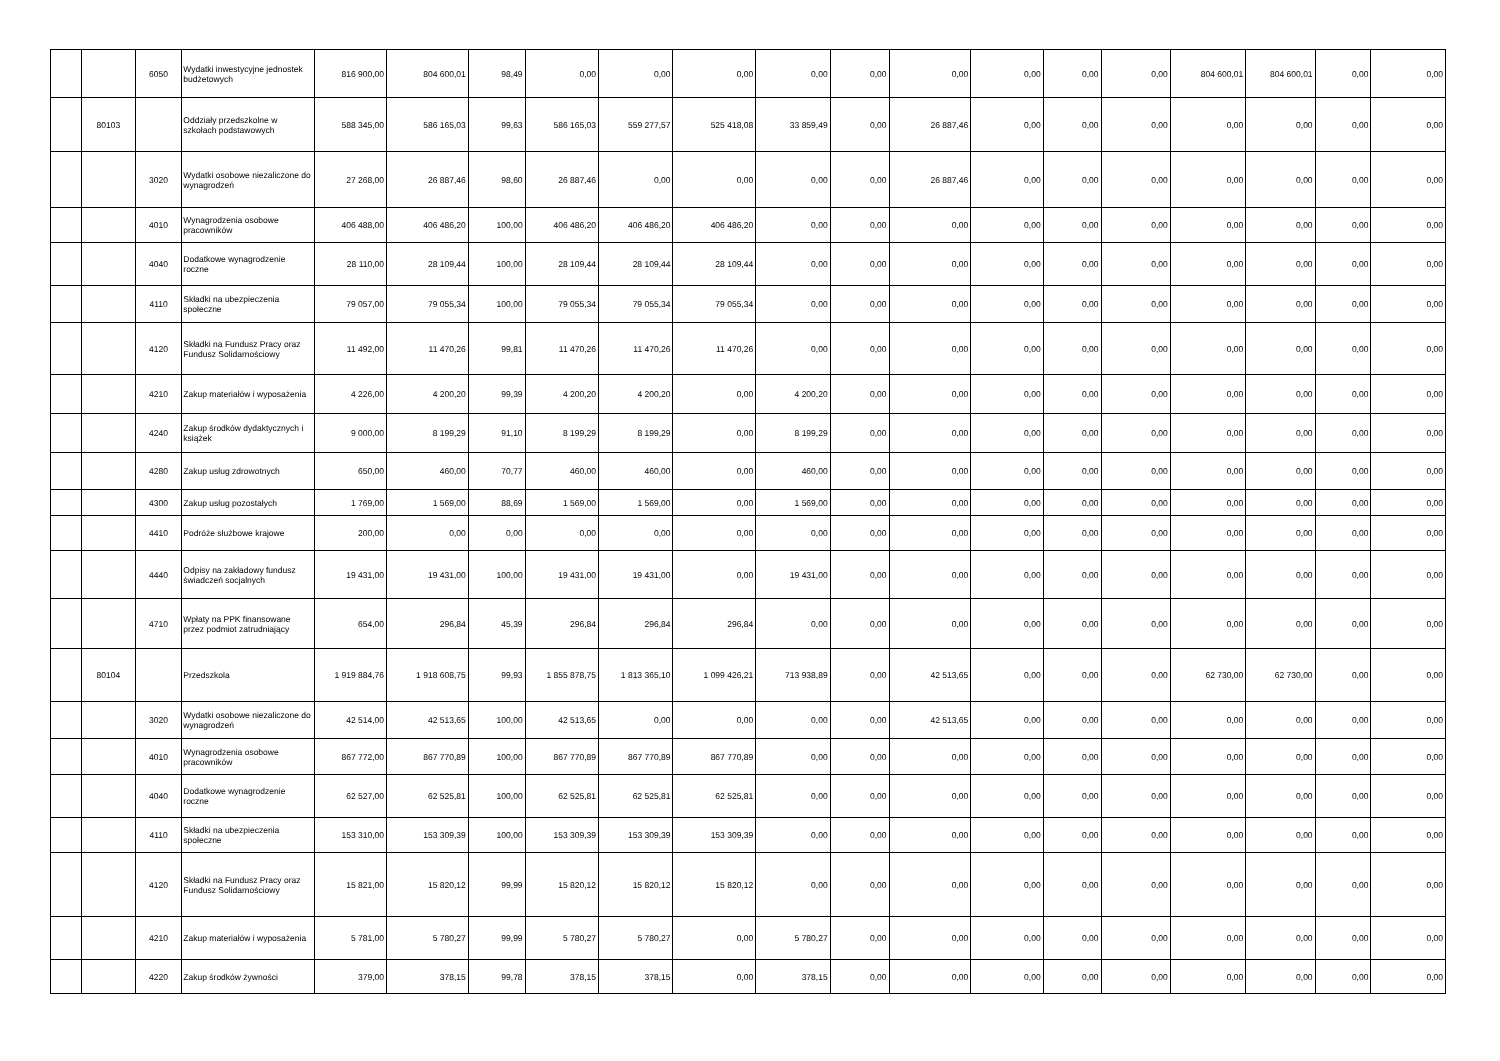| | | 6050 | Wydatki inwestycyjne jednostek budżetowych | 816 900,00 | 804 600,01 | 98,49 | 0,00 | 0,00 | 0,00 | 0,00 | 0,00 | 0,00 | 0,00 | 0,00 | 0,00 | 804 600,01 | 804 600,01 | 0,00 | 0,00 |
| | 80103 | | Oddziały przedszkolne w szkołach podstawowych | 588 345,00 | 586 165,03 | 99,63 | 586 165,03 | 559 277,57 | 525 418,08 | 33 859,49 | 0,00 | 26 887,46 | 0,00 | 0,00 | 0,00 | 0,00 | 0,00 | 0,00 | 0,00 |
| | | 3020 | Wydatki osobowe niezaliczone do wynagrodzeń | 27 268,00 | 26 887,46 | 98,60 | 26 887,46 | 0,00 | 0,00 | 0,00 | 0,00 | 26 887,46 | 0,00 | 0,00 | 0,00 | 0,00 | 0,00 | 0,00 | 0,00 |
| | | 4010 | Wynagrodzenia osobowe pracowników | 406 488,00 | 406 486,20 | 100,00 | 406 486,20 | 406 486,20 | 406 486,20 | 0,00 | 0,00 | 0,00 | 0,00 | 0,00 | 0,00 | 0,00 | 0,00 | 0,00 | 0,00 |
| | | 4040 | Dodatkowe wynagrodzenie roczne | 28 110,00 | 28 109,44 | 100,00 | 28 109,44 | 28 109,44 | 28 109,44 | 0,00 | 0,00 | 0,00 | 0,00 | 0,00 | 0,00 | 0,00 | 0,00 | 0,00 | 0,00 |
| | | 4110 | Składki na ubezpieczenia społeczne | 79 057,00 | 79 055,34 | 100,00 | 79 055,34 | 79 055,34 | 79 055,34 | 0,00 | 0,00 | 0,00 | 0,00 | 0,00 | 0,00 | 0,00 | 0,00 | 0,00 | 0,00 |
| | | 4120 | Składki na Fundusz Pracy oraz Fundusz Solidarnościowy | 11 492,00 | 11 470,26 | 99,81 | 11 470,26 | 11 470,26 | 11 470,26 | 0,00 | 0,00 | 0,00 | 0,00 | 0,00 | 0,00 | 0,00 | 0,00 | 0,00 | 0,00 |
| | | 4210 | Zakup materiałów i wyposażenia | 4 226,00 | 4 200,20 | 99,39 | 4 200,20 | 4 200,20 | 0,00 | 4 200,20 | 0,00 | 0,00 | 0,00 | 0,00 | 0,00 | 0,00 | 0,00 | 0,00 | 0,00 |
| | | 4240 | Zakup środków dydaktycznych i książek | 9 000,00 | 8 199,29 | 91,10 | 8 199,29 | 8 199,29 | 0,00 | 8 199,29 | 0,00 | 0,00 | 0,00 | 0,00 | 0,00 | 0,00 | 0,00 | 0,00 | 0,00 |
| | | 4280 | Zakup usług zdrowotnych | 650,00 | 460,00 | 70,77 | 460,00 | 460,00 | 0,00 | 460,00 | 0,00 | 0,00 | 0,00 | 0,00 | 0,00 | 0,00 | 0,00 | 0,00 | 0,00 |
| | | 4300 | Zakup usług pozostałych | 1 769,00 | 1 569,00 | 88,69 | 1 569,00 | 1 569,00 | 0,00 | 1 569,00 | 0,00 | 0,00 | 0,00 | 0,00 | 0,00 | 0,00 | 0,00 | 0,00 | 0,00 |
| | | 4410 | Podróże służbowe krajowe | 200,00 | 0,00 | 0,00 | 0,00 | 0,00 | 0,00 | 0,00 | 0,00 | 0,00 | 0,00 | 0,00 | 0,00 | 0,00 | 0,00 | 0,00 | 0,00 |
| | | 4440 | Odpisy na zakładowy fundusz świadczeń socjalnych | 19 431,00 | 19 431,00 | 100,00 | 19 431,00 | 19 431,00 | 0,00 | 19 431,00 | 0,00 | 0,00 | 0,00 | 0,00 | 0,00 | 0,00 | 0,00 | 0,00 | 0,00 |
| | | 4710 | Wpłaty na PPK finansowane przez podmiot zatrudniający | 654,00 | 296,84 | 45,39 | 296,84 | 296,84 | 296,84 | 0,00 | 0,00 | 0,00 | 0,00 | 0,00 | 0,00 | 0,00 | 0,00 | 0,00 | 0,00 |
| | 80104 | | Przedszkola | 1 919 884,76 | 1 918 608,75 | 99,93 | 1 855 878,75 | 1 813 365,10 | 1 099 426,21 | 713 938,89 | 0,00 | 42 513,65 | 0,00 | 0,00 | 0,00 | 62 730,00 | 62 730,00 | 0,00 | 0,00 |
| | | 3020 | Wydatki osobowe niezaliczone do wynagrodzeń | 42 514,00 | 42 513,65 | 100,00 | 42 513,65 | 0,00 | 0,00 | 0,00 | 0,00 | 42 513,65 | 0,00 | 0,00 | 0,00 | 0,00 | 0,00 | 0,00 | 0,00 |
| | | 4010 | Wynagrodzenia osobowe pracowników | 867 772,00 | 867 770,89 | 100,00 | 867 770,89 | 867 770,89 | 867 770,89 | 0,00 | 0,00 | 0,00 | 0,00 | 0,00 | 0,00 | 0,00 | 0,00 | 0,00 | 0,00 |
| | | 4040 | Dodatkowe wynagrodzenie roczne | 62 527,00 | 62 525,81 | 100,00 | 62 525,81 | 62 525,81 | 62 525,81 | 0,00 | 0,00 | 0,00 | 0,00 | 0,00 | 0,00 | 0,00 | 0,00 | 0,00 | 0,00 |
| | | 4110 | Składki na ubezpieczenia społeczne | 153 310,00 | 153 309,39 | 100,00 | 153 309,39 | 153 309,39 | 153 309,39 | 0,00 | 0,00 | 0,00 | 0,00 | 0,00 | 0,00 | 0,00 | 0,00 | 0,00 | 0,00 |
| | | 4120 | Składki na Fundusz Pracy oraz Fundusz Solidarnościowy | 15 821,00 | 15 820,12 | 99,99 | 15 820,12 | 15 820,12 | 15 820,12 | 0,00 | 0,00 | 0,00 | 0,00 | 0,00 | 0,00 | 0,00 | 0,00 | 0,00 | 0,00 |
| | | 4210 | Zakup materiałów i wyposażenia | 5 781,00 | 5 780,27 | 99,99 | 5 780,27 | 5 780,27 | 0,00 | 5 780,27 | 0,00 | 0,00 | 0,00 | 0,00 | 0,00 | 0,00 | 0,00 | 0,00 | 0,00 |
| | | 4220 | Zakup środków żywności | 379,00 | 378,15 | 99,78 | 378,15 | 378,15 | 0,00 | 378,15 | 0,00 | 0,00 | 0,00 | 0,00 | 0,00 | 0,00 | 0,00 | 0,00 | 0,00 |